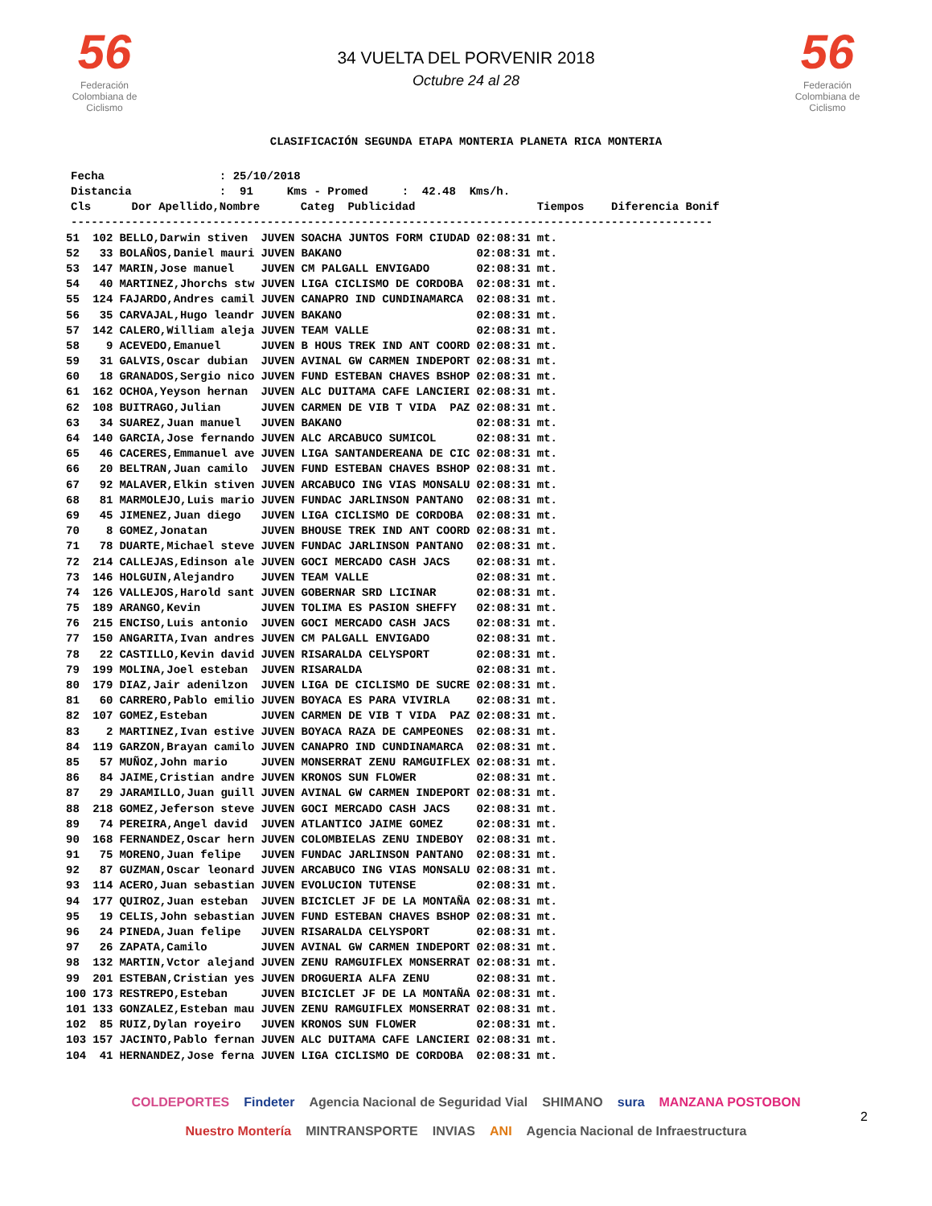56
Federación Colombiana de Ciclismo
34 VUELTA DEL PORVENIR 2018
Octubre 24 al 28
56
Federación Colombiana de Ciclismo
CLASIFICACIÓN SEGUNDA ETAPA MONTERIA PLANETA RICA MONTERIA
Fecha : 25/10/2018 Distancia : 91 Kms - Promed : 42.48 Kms/h. Cls Dor Apellido,Nombre Categ Publicidad Tiempos Diferencia Bonif -----------------------------------------------------------------------------------------------
| 51 | 102 | BELLO,Darwin stiven | JUVEN | SOACHA JUNTOS FORM CIUDAD | 02:08:31 | mt. |
| 52 | 33 | BOLAÑOS,Daniel mauri | JUVEN | BAKANO | 02:08:31 | mt. |
| 53 | 147 | MARIN,Jose manuel | JUVEN | CM PALGALL ENVIGADO | 02:08:31 | mt. |
| 54 | 40 | MARTINEZ,Jhorchs stw | JUVEN | LIGA CICLISMO DE CORDOBA | 02:08:31 | mt. |
| 55 | 124 | FAJARDO,Andres camil | JUVEN | CANAPRO IND CUNDINAMARCA | 02:08:31 | mt. |
| 56 | 35 | CARVAJAL,Hugo leandr | JUVEN | BAKANO | 02:08:31 | mt. |
| 57 | 142 | CALERO,William aleja | JUVEN | TEAM VALLE | 02:08:31 | mt. |
| 58 | 9 | ACEVEDO,Emanuel | JUVEN | B HOUS TREK IND ANT COORD | 02:08:31 | mt. |
| 59 | 31 | GALVIS,Oscar dubian | JUVEN | AVINAL GW CARMEN INDEPORT | 02:08:31 | mt. |
| 60 | 18 | GRANADOS,Sergio nico | JUVEN | FUND ESTEBAN CHAVES BSHOP | 02:08:31 | mt. |
| 61 | 162 | OCHOA,Yeyson hernan | JUVEN | ALC DUITAMA CAFE LANCIERI | 02:08:31 | mt. |
| 62 | 108 | BUITRAGO,Julian | JUVEN | CARMEN DE VIB T VIDA PAZ | 02:08:31 | mt. |
| 63 | 34 | SUAREZ,Juan manuel | JUVEN | BAKANO | 02:08:31 | mt. |
| 64 | 140 | GARCIA,Jose fernando | JUVEN | ALC ARCABUCO SUMICOL | 02:08:31 | mt. |
| 65 | 46 | CACERES,Emmanuel ave | JUVEN | LIGA SANTANDEREANA DE CIC | 02:08:31 | mt. |
| 66 | 20 | BELTRAN,Juan camilo | JUVEN | FUND ESTEBAN CHAVES BSHOP | 02:08:31 | mt. |
| 67 | 92 | MALAVER,Elkin stiven | JUVEN | ARCABUCO ING VIAS MONSALU | 02:08:31 | mt. |
| 68 | 81 | MARMOLEJO,Luis mario | JUVEN | FUNDAC JARLINSON PANTANO | 02:08:31 | mt. |
| 69 | 45 | JIMENEZ,Juan diego | JUVEN | LIGA CICLISMO DE CORDOBA | 02:08:31 | mt. |
| 70 | 8 | GOMEZ,Jonatan | JUVEN | BHOUSE TREK IND ANT COORD | 02:08:31 | mt. |
| 71 | 78 | DUARTE,Michael steve | JUVEN | FUNDAC JARLINSON PANTANO | 02:08:31 | mt. |
| 72 | 214 | CALLEJAS,Edinson ale | JUVEN | GOCI MERCADO CASH JACS | 02:08:31 | mt. |
| 73 | 146 | HOLGUIN,Alejandro | JUVEN | TEAM VALLE | 02:08:31 | mt. |
| 74 | 126 | VALLEJOS,Harold sant | JUVEN | GOBERNAR SRD LICINAR | 02:08:31 | mt. |
| 75 | 189 | ARANGO,Kevin | JUVEN | TOLIMA ES PASION SHEFFY | 02:08:31 | mt. |
| 76 | 215 | ENCISO,Luis antonio | JUVEN | GOCI MERCADO CASH JACS | 02:08:31 | mt. |
| 77 | 150 | ANGARITA,Ivan andres | JUVEN | CM PALGALL ENVIGADO | 02:08:31 | mt. |
| 78 | 22 | CASTILLO,Kevin david | JUVEN | RISARALDA CELYSPORT | 02:08:31 | mt. |
| 79 | 199 | MOLINA,Joel esteban | JUVEN | RISARALDA | 02:08:31 | mt. |
| 80 | 179 | DIAZ,Jair adenilzon | JUVEN | LIGA DE CICLISMO DE SUCRE | 02:08:31 | mt. |
| 81 | 60 | CARRERO,Pablo emilio | JUVEN | BOYACA ES PARA VIVIRLA | 02:08:31 | mt. |
| 82 | 107 | GOMEZ,Esteban | JUVEN | CARMEN DE VIB T VIDA PAZ | 02:08:31 | mt. |
| 83 | 2 | MARTINEZ,Ivan estive | JUVEN | BOYACA RAZA DE CAMPEONES | 02:08:31 | mt. |
| 84 | 119 | GARZON,Brayan camilo | JUVEN | CANAPRO IND CUNDINAMARCA | 02:08:31 | mt. |
| 85 | 57 | MUÑOZ,John mario | JUVEN | MONSERRAT ZENU RAMGUIFLEX | 02:08:31 | mt. |
| 86 | 84 | JAIME,Cristian andre | JUVEN | KRONOS SUN FLOWER | 02:08:31 | mt. |
| 87 | 29 | JARAMILLO,Juan guill | JUVEN | AVINAL GW CARMEN INDEPORT | 02:08:31 | mt. |
| 88 | 218 | GOMEZ,Jeferson steve | JUVEN | GOCI MERCADO CASH JACS | 02:08:31 | mt. |
| 89 | 74 | PEREIRA,Angel david | JUVEN | ATLANTICO JAIME GOMEZ | 02:08:31 | mt. |
| 90 | 168 | FERNANDEZ,Oscar hern | JUVEN | COLOMBIELAS ZENU INDEBOY | 02:08:31 | mt. |
| 91 | 75 | MORENO,Juan felipe | JUVEN | FUNDAC JARLINSON PANTANO | 02:08:31 | mt. |
| 92 | 87 | GUZMAN,Oscar leonard | JUVEN | ARCABUCO ING VIAS MONSALU | 02:08:31 | mt. |
| 93 | 114 | ACERO,Juan sebastian | JUVEN | EVOLUCION TUTENSE | 02:08:31 | mt. |
| 94 | 177 | QUIROZ,Juan esteban | JUVEN | BICICLET JF DE LA MONTAÑA | 02:08:31 | mt. |
| 95 | 19 | CELIS,John sebastian | JUVEN | FUND ESTEBAN CHAVES BSHOP | 02:08:31 | mt. |
| 96 | 24 | PINEDA,Juan felipe | JUVEN | RISARALDA CELYSPORT | 02:08:31 | mt. |
| 97 | 26 | ZAPATA,Camilo | JUVEN | AVINAL GW CARMEN INDEPORT | 02:08:31 | mt. |
| 98 | 132 | MARTIN,Vctor alejand | JUVEN | ZENU RAMGUIFLEX MONSERRAT | 02:08:31 | mt. |
| 99 | 201 | ESTEBAN,Cristian yes | JUVEN | DROGUERIA ALFA ZENU | 02:08:31 | mt. |
| 100 | 173 | RESTREPO,Esteban | JUVEN | BICICLET JF DE LA MONTAÑA | 02:08:31 | mt. |
| 101 | 133 | GONZALEZ,Esteban mau | JUVEN | ZENU RAMGUIFLEX MONSERRAT | 02:08:31 | mt. |
| 102 | 85 | RUIZ,Dylan royeiro | JUVEN | KRONOS SUN FLOWER | 02:08:31 | mt. |
| 103 | 157 | JACINTO,Pablo fernan | JUVEN | ALC DUITAMA CAFE LANCIERI | 02:08:31 | mt. |
| 104 | 41 | HERNANDEZ,Jose ferna | JUVEN | LIGA CICLISMO DE CORDOBA | 02:08:31 | mt. |
COLDEPORTES Findeter Agencia Nacional de Seguridad Vial SHIMANO sura MANZANA POSTOBON Nuestro Montería MINTRANSPORTE INVIAS ANI Agencia Nacional de Infraestructura
2